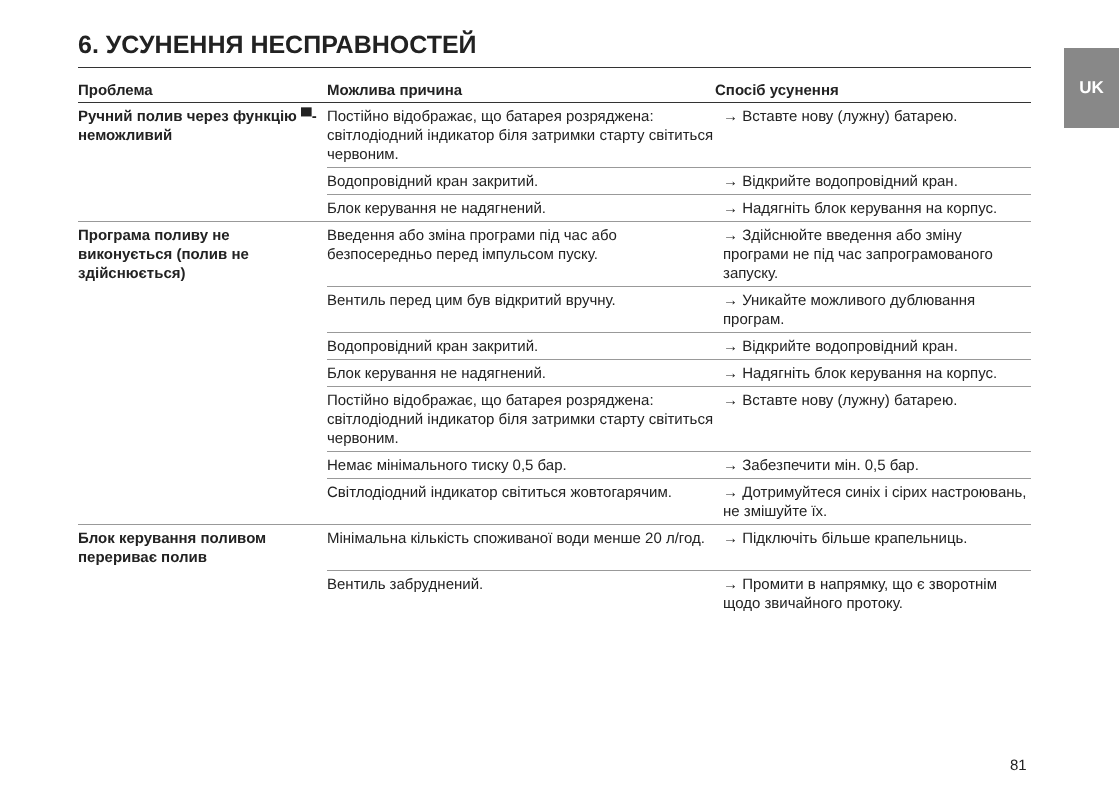UK
6. УСУНЕННЯ НЕСПРАВНОСТЕЙ
| Проблема | Можлива причина | Спосіб усунення |
| --- | --- | --- |
| Ручний полив через функцію ▀- неможливий | Постійно відображає, що батарея розряджена: світлодіодний індикатор біля затримки старту світиться червоним. | → Вставте нову (лужну) батарею. |
| | Водопровідний кран закритий. | → Відкрийте водопровідний кран. |
| | Блок керування не надягнений. | → Надягніть блок керування на корпус. |
| Програма поливу не виконується (полив не здійснюється) | Введення або зміна програми під час або безпосередньо перед імпульсом пуску. | → Здійснюйте введення або зміну програми не під час запрограмованого запуску. |
| | Вентиль перед цим був відкритий вручну. | → Уникайте можливого дублювання програм. |
| | Водопровідний кран закритий. | → Відкрийте водопровідний кран. |
| | Блок керування не надягнений. | → Надягніть блок керування на корпус. |
| | Постійно відображає, що батарея розряджена: світлодіодний індикатор біля затримки старту світиться червоним. | → Вставте нову (лужну) батарею. |
| | Немає мінімального тиску 0,5 бар. | → Забезпечити мін. 0,5 бар. |
| | Світлодіодний індикатор світиться жовтогарячим. | → Дотримуйтеся синіх і сірих настроювань, не змішуйте їх. |
| Блок керування поливом перериває полив | Мінімальна кількість споживаної води менше 20 л/год. | → Підключіть більше крапельниць. |
| | Вентиль забруднений. | → Промити в напрямку, що є зворотнім щодо звичайного протоку. |
81